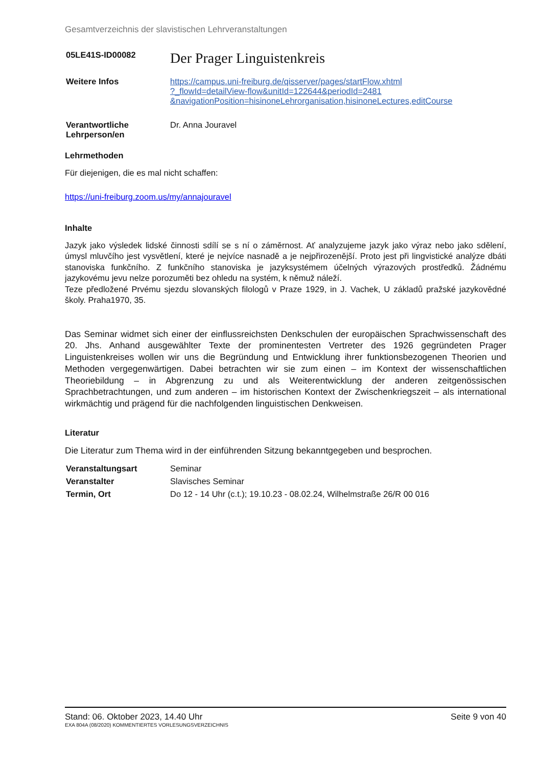Gesamtverzeichnis der slavistischen Lehrveranstaltungen
05LE41S-ID00082
Der Prager Linguistenkreis
Weitere Infos https://campus.uni-freiburg.de/qisserver/pages/startFlow.xhtml
?_flowId=detailView-flow&unitId=122644&periodId=2481
&navigationPosition=hisinoneLehrorganisation,hisinoneLectures,editCourse
Verantwortliche
Lehrperson/en
Dr. Anna Jouravel
Lehrmethoden
Für diejenigen, die es mal nicht schaffen:
https://uni-freiburg.zoom.us/my/annajouravel
Inhalte
Jazyk jako výsledek lidské činnosti sdílí se s ní o záměrnost. Ať analyzujeme jazyk jako výraz nebo jako sdělení, úmysl mluvčího jest vysvětlení, které je nejvíce nasnadě a je nejpřirozenější. Proto jest při lingvistické analýze dbáti stanoviska funkčního. Z funkčního stanoviska je jazyksystémem účelných výrazových prostředků. Žádnému jazykovému jevu nelze porozuměti bez ohledu na systém, k němuž náleží.
Teze předložené Prvému sjezdu slovanských filologů v Praze 1929, in J. Vachek, U základů pražské jazykovědné školy. Praha1970, 35.
Das Seminar widmet sich einer der einflussreichsten Denkschulen der europäischen Sprachwissenschaft des 20. Jhs. Anhand ausgewählter Texte der prominentesten Vertreter des 1926 gegründeten Prager Linguistenkreises wollen wir uns die Begründung und Entwicklung ihrer funktionsbezogenen Theorien und Methoden vergegenwärtigen. Dabei betrachten wir sie zum einen – im Kontext der wissenschaftlichen Theoriebildung – in Abgrenzung zu und als Weiterentwicklung der anderen zeitgenössischen Sprachbetrachtungen, und zum anderen – im historischen Kontext der Zwischenkriegszeit – als international wirkmächtig und prägend für die nachfolgenden linguistischen Denkweisen.
Literatur
Die Literatur zum Thema wird in der einführenden Sitzung bekanntgegeben und besprochen.
Veranstaltungsart Seminar
Veranstalter Slavisches Seminar
Termin, Ort Do 12 - 14 Uhr (c.t.); 19.10.23 - 08.02.24, Wilhelmstraße 26/R 00 016
Stand: 06. Oktober 2023, 14.40 Uhr Seite 9 von 40
EXA 804A (08/2020) KOMMENTIERTES VORLESUNGSVERZEICHNIS